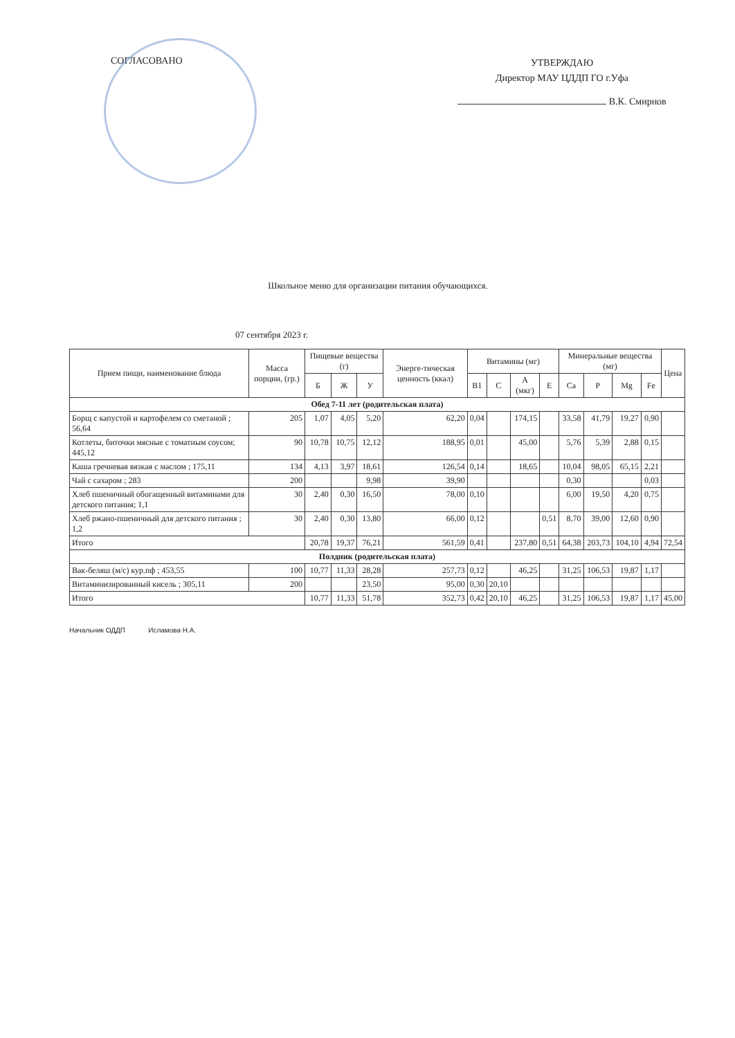СОГЛАСОВАНО
УТВЕРЖДАЮ
Директор МАУ ЦДДП ГО г.Уфа
В.К. Смирнов
Школьное меню для организации питания обучающихся.
07 сентября 2023 г.
| Прием пищи, наименование блюда | Масса порции, (гр.) | Пищевые вещества (г) | | | Энерге-тическая ценность (ккал) | Витамины (мг) | | | | Минеральные вещества (мг) | | | | Цена |
| --- | --- | --- | --- | --- | --- | --- | --- | --- | --- | --- | --- | --- | --- | --- |
| | | Б | Ж | У | | B1 | C | A (мкг) | E | Ca | P | Mg | Fe | |
| Обед 7-11 лет (родительская плата) | | | | | | | | | | | | | | |
| Борщ с капустой и картофелем со сметаной ; 56,64 | 205 | 1,07 | 4,05 | 5,20 | 62,20 | 0,04 | | 174,15 | | 33,58 | 41,79 | 19,27 | 0,90 | |
| Котлеты, биточки мясные с томатным соусом; 445,12 | 90 | 10,78 | 10,75 | 12,12 | 188,95 | 0,01 | | 45,00 | | 5,76 | 5,39 | 2,88 | 0,15 | |
| Каша гречневая вязкая с маслом ; 175,11 | 134 | 4,13 | 3,97 | 18,61 | 126,54 | 0,14 | | 18,65 | | 10,04 | 98,05 | 65,15 | 2,21 | |
| Чай с сахаром ; 283 | 200 | | | 9,98 | 39,90 | | | | | 0,30 | | | 0,03 | |
| Хлеб пшеничный обогащенный витаминами для детского питания; 1,1 | 30 | 2,40 | 0,30 | 16,50 | 78,00 | 0,10 | | | | 6,00 | 19,50 | 4,20 | 0,75 | |
| Хлеб ржано-пшеничный для детского питания ; 1,2 | 30 | 2,40 | 0,30 | 13,80 | 66,00 | 0,12 | | | 0,51 | 8,70 | 39,00 | 12,60 | 0,90 | |
| Итого | | 20,78 | 19,37 | 76,21 | 561,59 | 0,41 | | 237,80 | 0,51 | 64,38 | 203,73 | 104,10 | 4,94 | 72,54 |
| Полдник (родительская плата) | | | | | | | | | | | | | | |
| Вак-беляш (м/с) кур.пф ; 453,55 | 100 | 10,77 | 11,33 | 28,28 | 257,73 | 0,12 | | 46,25 | | 31,25 | 106,53 | 19,87 | 1,17 | |
| Витаминизированный кисель ; 305,11 | 200 | | | 23,50 | 95,00 | 0,30 | 20,10 | | | | | | | |
| Итого | | 10,77 | 11,33 | 51,78 | 352,73 | 0,42 | 20,10 | 46,25 | | 31,25 | 106,53 | 19,87 | 1,17 | 45,00 |
Начальник ОДДП Исламова Н.А.